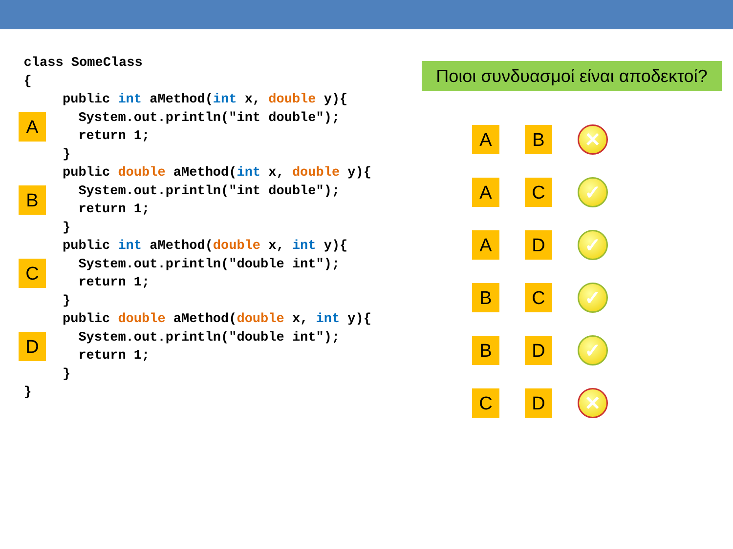class SomeClass
   {
A
public int aMethod(int x, double y){
  System.out.println("int double");
  return 1;
}
B
public double aMethod(int x, double y){
  System.out.println("int double");
  return 1;
}
C
public int aMethod(double x, int y){
  System.out.println("double int");
  return 1;
}
D
public double aMethod(double x, int y){
  System.out.println("double int");
  return 1;
}
   }
Ποιοι συνδυασμοί είναι αποδεκτοί?
A B
✕
A C
✓
A D
✓
B C
✓
B D
✓
C D
✕